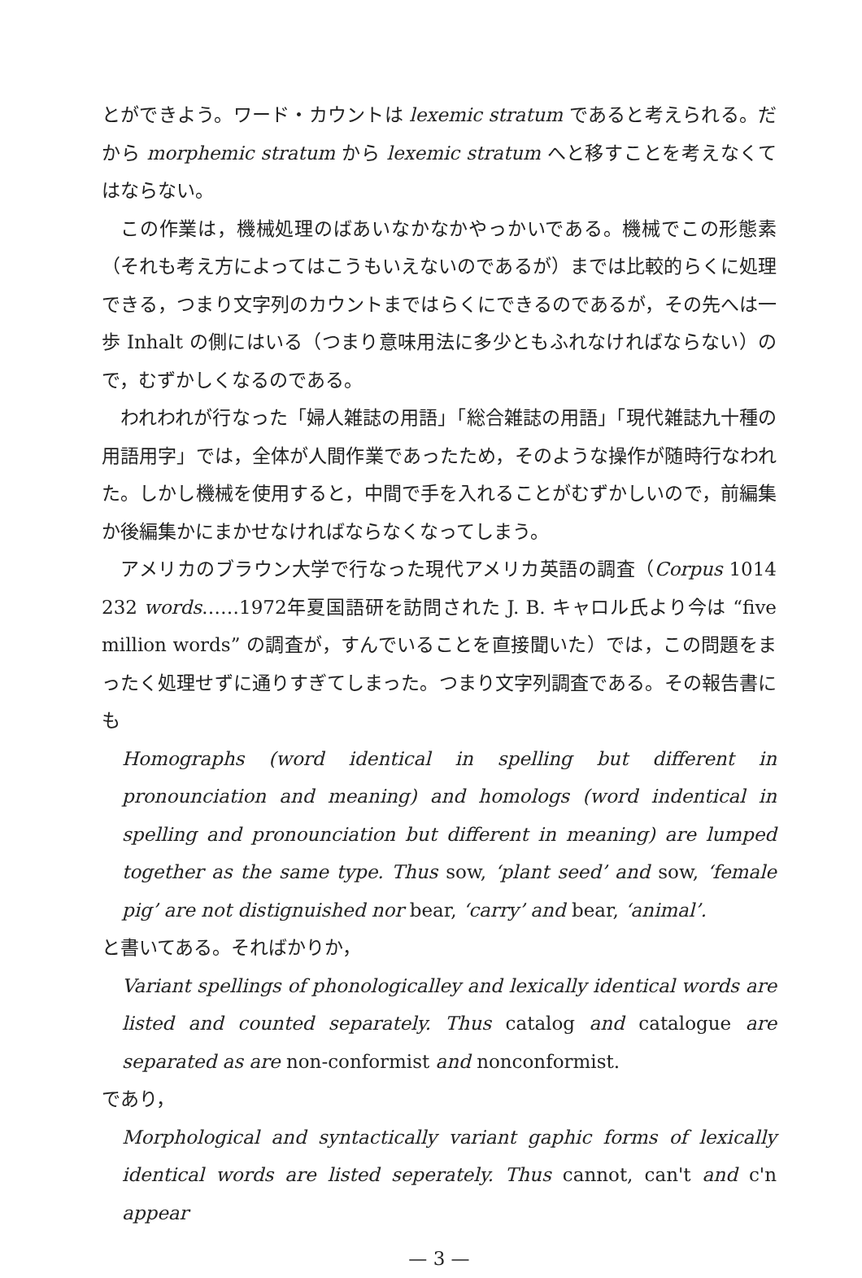とができよう。ワード・カウントは lexemic stratum であると考えられる。だから morphemic stratum から lexemic stratum へと移すことを考えなくてはならない。
この作業は，機械処理のばあいなかなかやっかいである。機械でこの形態素（それも考え方によってはこうもいえないのであるが）までは比較的らくに処理できる，つまり文字列のカウントまではらくにできるのであるが，その先へは一歩 Inhalt の側にはいる（つまり意味用法に多少ともふれなければならない）ので，むずかしくなるのである。
われわれが行なった「婦人雑誌の用語」「総合雑誌の用語」「現代雑誌九十種の用語用字」では，全体が人間作業であったため，そのような操作が随時行なわれた。しかし機械を使用すると，中間で手を入れることがむずかしいので，前編集か後編集かにまかせなければならなくなってしまう。
アメリカのブラウン大学で行なった現代アメリカ英語の調査（Corpus 1014 232 words……1972年夏国語研を訪問された J. B. キャロル氏より今は “five million words” の調査が，すんでいることを直接聞いた）では，この問題をまったく処理せずに通りすぎてしまった。つまり文字列調査である。その報告書にも
Homographs (word identical in spelling but different in pronounciation and meaning) and homologs (word indentical in spelling and pronounciation but different in meaning) are lumped together as the same type. Thus sow, ‘plant seed’ and sow, ‘female pig’ are not distignuished nor bear, ‘carry’ and bear, ‘animal’.
と書いてある。そればかりか，
Variant spellings of phonologicalley and lexically identical words are listed and counted separately. Thus catalog and catalogue are separated as are non-conformist and nonconformist.
であり，
Morphological and syntactically variant gaphic forms of lexically identical words are listed seperately. Thus cannot, can't and c'n appear
— 3 —